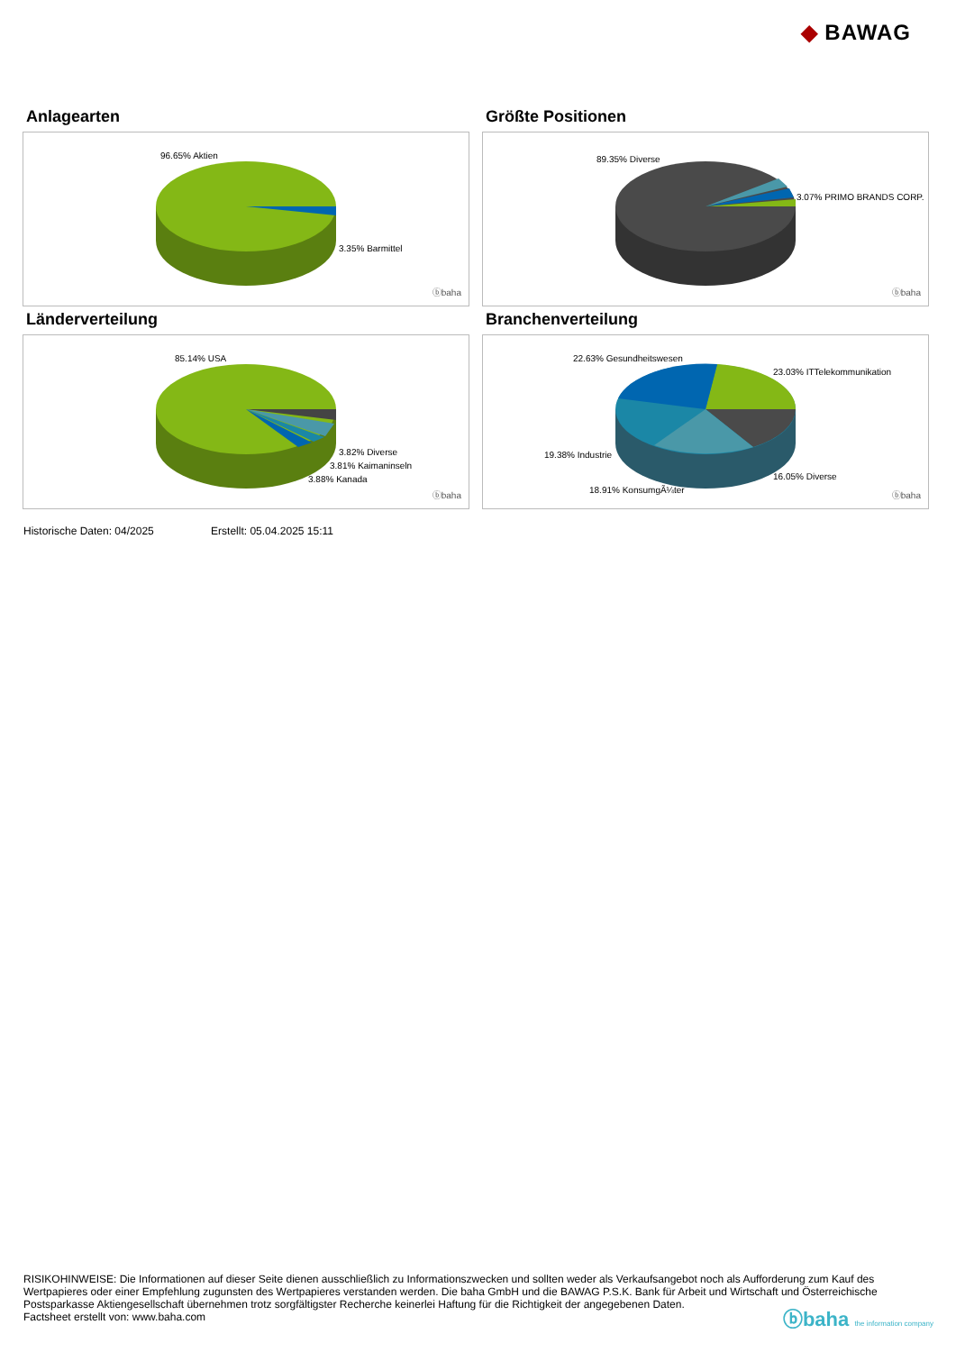◆ BAWAG
Anlagearten
96.65% Aktien
3.35% Barmittel
ⓑbaha
Größte Positionen
89.35% Diverse
3.07% PRIMO BRANDS CORP.
ⓑbaha
Länderverteilung
85.14% USA
3.82% Diverse
3.81% Kaimaninseln
3.88% Kanada
ⓑbaha
Branchenverteilung
22.63% Gesundheitswesen
23.03% ITTelekommunikation
19.38% Industrie
16.05% Diverse
18.91% KonsumgÃ¼ter
ⓑbaha
Historische Daten: 04/2025 Erstellt: 05.04.2025 15:11
RISIKOHINWEISE: Die Informationen auf dieser Seite dienen ausschließlich zu Informationszwecken und sollten weder als Verkaufsangebot noch als Aufforderung zum Kauf des Wertpapieres oder einer Empfehlung zugunsten des Wertpapieres verstanden werden. Die baha GmbH und die BAWAG P.S.K. Bank für Arbeit und Wirtschaft und Österreichische Postsparkasse Aktiengesellschaft übernehmen trotz sorgfältigster Recherche keinerlei Haftung für die Richtigkeit der angegebenen Daten.
Factsheet erstellt von: www.baha.com
ⓑbaha the information company